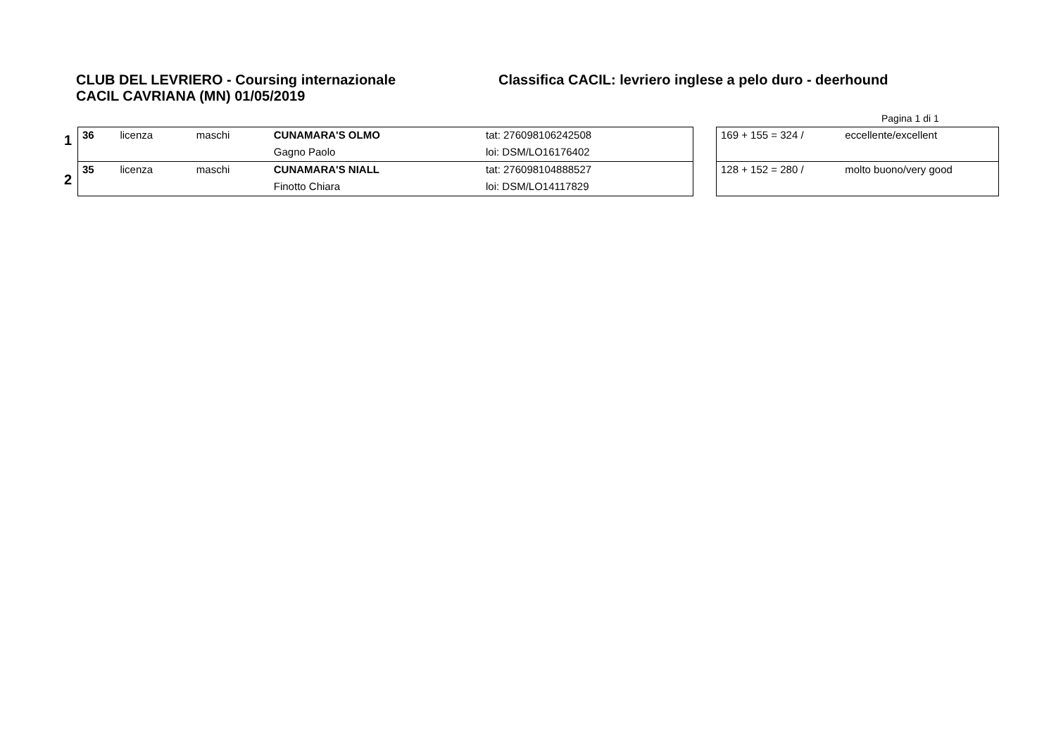CLUB DEL LEVRIERO - Coursing internazionale Classifica CACIL: levriero inglese a pelo duro - deerhound
CACIL CAVRIANA (MN) 01/05/2019
Pagina 1 di 1
1
2
| 36 | licenza | maschi | CUNAMARA'S OLMO | tat: 276098106242508 |
| | | | Gagno Paolo | loi: DSM/LO16176402 |
| 35 | licenza | maschi | CUNAMARA'S NIALL | tat: 276098104888527 |
| | | | Finotto Chiara | loi: DSM/LO14117829 |
| 169 + 155 = 324 / | eccellente/excellent |
| 128 + 152 = 280 / | molto buono/very good |